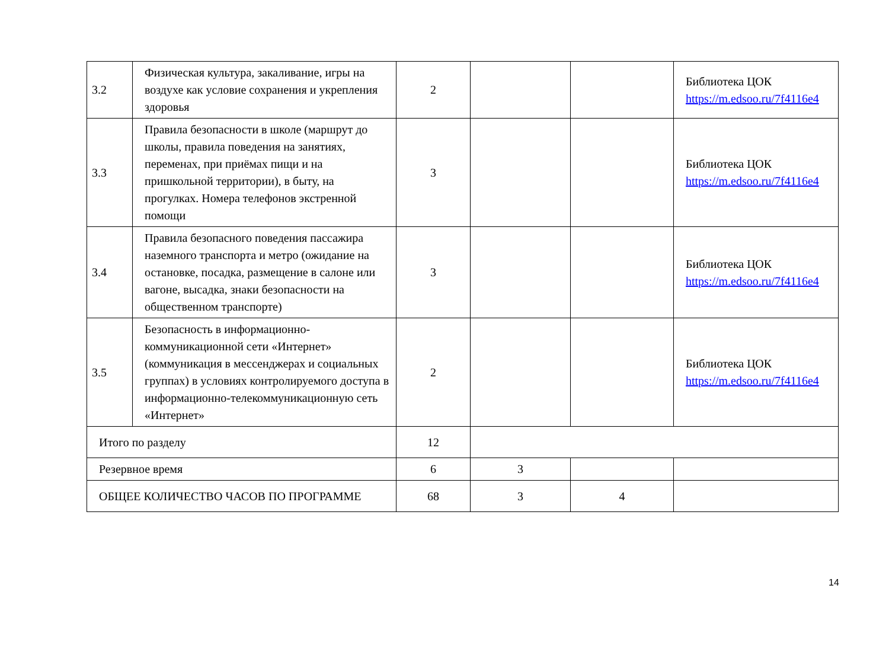| 3.2 | Физическая культура, закаливание, игры на воздухе как условие сохранения и укрепления здоровья | 2 | | | Библиотека ЦОК https://m.edsoo.ru/7f4116e4 |
| 3.3 | Правила безопасности в школе (маршрут до школы, правила поведения на занятиях, переменах, при приёмах пищи и на пришкольной территории), в быту, на прогулках. Номера телефонов экстренной помощи | 3 | | | Библиотека ЦОК https://m.edsoo.ru/7f4116e4 |
| 3.4 | Правила безопасного поведения пассажира наземного транспорта и метро (ожидание на остановке, посадка, размещение в салоне или вагоне, высадка, знаки безопасности на общественном транспорте) | 3 | | | Библиотека ЦОК https://m.edsoo.ru/7f4116e4 |
| 3.5 | Безопасность в информационно-коммуникационной сети «Интернет» (коммуникация в мессенджерах и социальных группах) в условиях контролируемого доступа в информационно-телекоммуникационную сеть «Интернет» | 2 | | | Библиотека ЦОК https://m.edsoo.ru/7f4116e4 |
| Итого по разделу | | 12 | | | |
| Резервное время | | 6 | 3 | | |
| ОБЩЕЕ КОЛИЧЕСТВО ЧАСОВ ПО ПРОГРАММЕ | | 68 | 3 | 4 | |
14